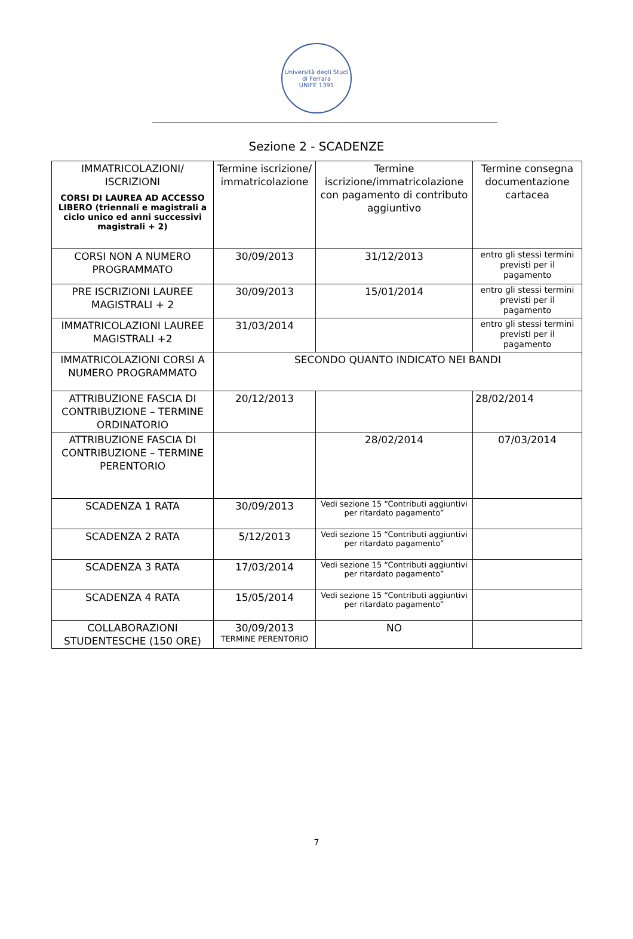Università degli Studi di Ferrara
UNIFE 1391
Sezione 2 - SCADENZE
| IMMATRICOLAZIONI/ ISCRIZIONI CORSI DI LAUREA AD ACCESSO LIBERO (triennali e magistrali a ciclo unico ed anni successivi magistrali + 2) | Termine iscrizione/ immatricolazione | Termine iscrizione/immatricolazione con pagamento di contributo aggiuntivo | Termine consegna documentazione cartacea |
| --- | --- | --- | --- |
| CORSI NON A NUMERO PROGRAMMATO | 30/09/2013 | 31/12/2013 | entro gli stessi termini previsti per il pagamento |
| PRE ISCRIZIONI LAUREE MAGISTRALI + 2 | 30/09/2013 | 15/01/2014 | entro gli stessi termini previsti per il pagamento |
| IMMATRICOLAZIONI LAUREE MAGISTRALI +2 | 31/03/2014 | | entro gli stessi termini previsti per il pagamento |
| IMMATRICOLAZIONI CORSI A NUMERO PROGRAMMATO | SECONDO QUANTO INDICATO NEI BANDI | | |
| ATTRIBUZIONE FASCIA DI CONTRIBUZIONE – TERMINE ORDINATORIO | 20/12/2013 | | 28/02/2014 |
| ATTRIBUZIONE FASCIA DI CONTRIBUZIONE – TERMINE PERENTORIO | | 28/02/2014 | 07/03/2014 |
| SCADENZA 1 RATA | 30/09/2013 | Vedi sezione 15 “Contributi aggiuntivi per ritardato pagamento” | |
| SCADENZA 2 RATA | 5/12/2013 | Vedi sezione 15 “Contributi aggiuntivi per ritardato pagamento” | |
| SCADENZA 3 RATA | 17/03/2014 | Vedi sezione 15 “Contributi aggiuntivi per ritardato pagamento” | |
| SCADENZA 4 RATA | 15/05/2014 | Vedi sezione 15 “Contributi aggiuntivi per ritardato pagamento” | |
| COLLABORAZIONI STUDENTESCHE (150 ORE) | 30/09/2013 TERMINE PERENTORIO | NO | |
7